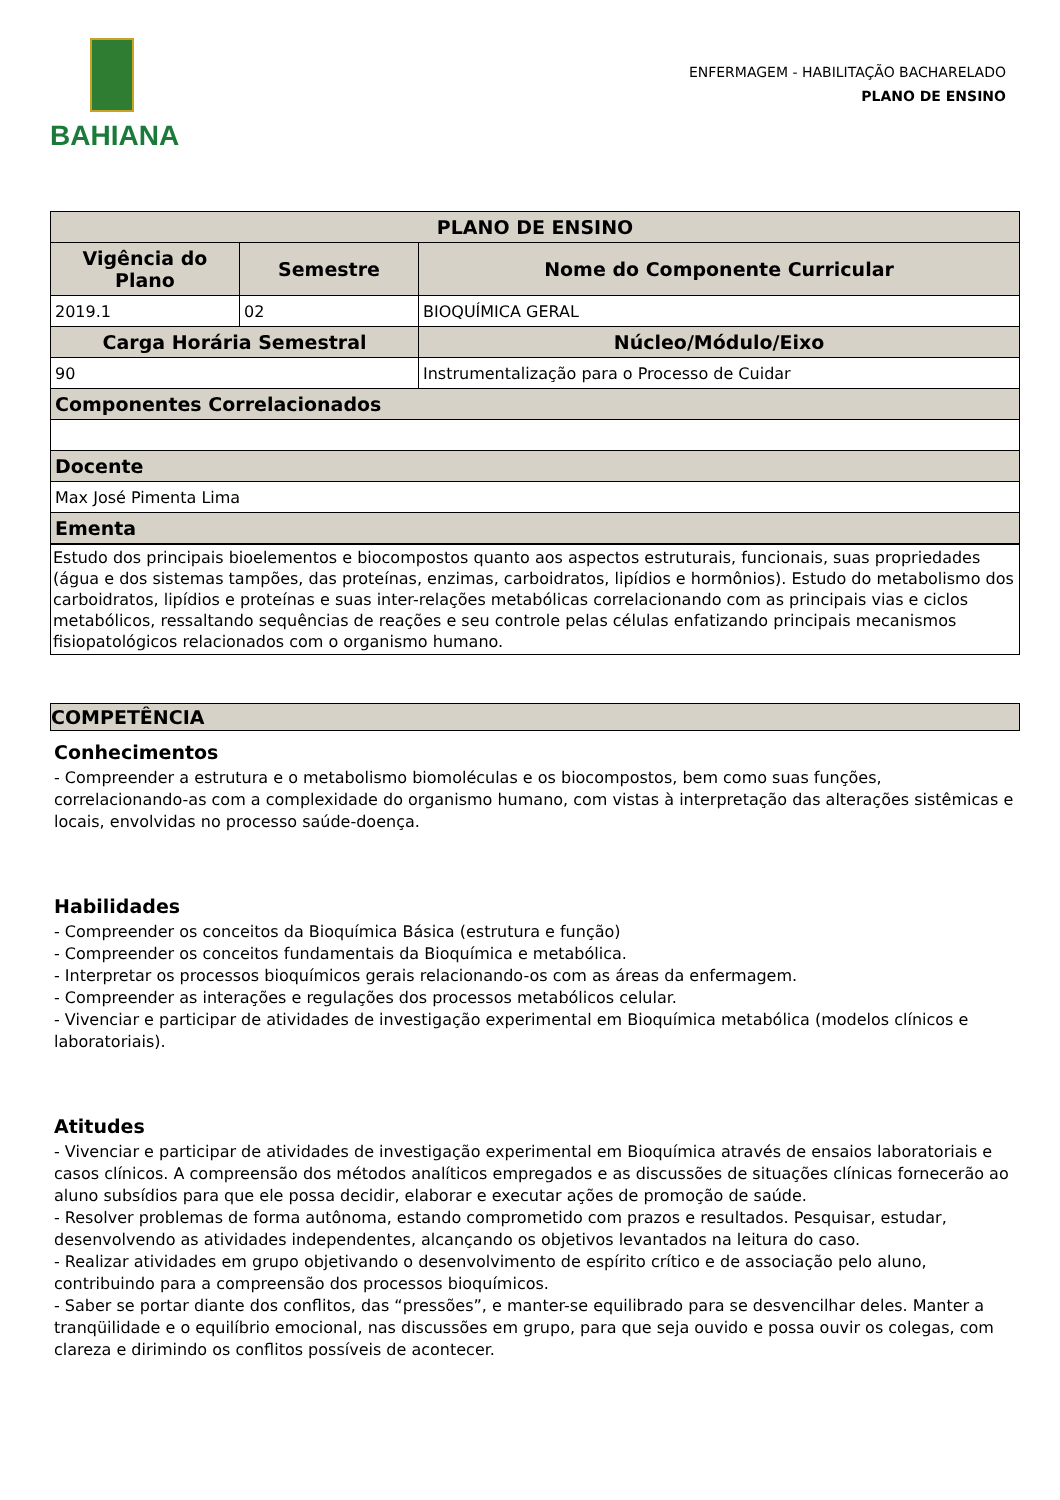BAHIANA
ENFERMAGEM - HABILITAÇÃO BACHARELADO
PLANO DE ENSINO
| PLANO DE ENSINO | | |
| --- | --- | --- |
| Vigência do Plano | Semestre | Nome do Componente Curricular |
| 2019.1 | 02 | BIOQUÍMICA GERAL |
| Carga Horária Semestral | | Núcleo/Módulo/Eixo |
| 90 | | Instrumentalização para o Processo de Cuidar |
| Componentes Correlacionados | | |
| Docente | | |
| Max José Pimenta Lima | | |
| Ementa | | |
Estudo dos principais bioelementos e biocompostos quanto aos aspectos estruturais, funcionais, suas propriedades (água e dos sistemas tampões, das proteínas, enzimas, carboidratos, lipídios e hormônios). Estudo do metabolismo dos carboidratos, lipídios e proteínas e suas inter-relações metabólicas correlacionando com as principais vias e ciclos metabólicos, ressaltando sequências de reações e seu controle pelas células enfatizando principais mecanismos fisiopatológicos relacionados com o organismo humano.
COMPETÊNCIA
Conhecimentos
- Compreender a estrutura e o metabolismo biomoléculas e os biocompostos, bem como suas funções, correlacionando-as com a complexidade do organismo humano, com vistas à interpretação das alterações sistêmicas e locais, envolvidas no processo saúde-doença.
Habilidades
- Compreender os conceitos da Bioquímica Básica (estrutura e função)
- Compreender os conceitos fundamentais da Bioquímica e metabólica.
- Interpretar os processos bioquímicos gerais relacionando-os com as áreas da enfermagem.
- Compreender as interações e regulações dos processos metabólicos celular.
- Vivenciar e participar de atividades de investigação experimental em Bioquímica metabólica (modelos clínicos e laboratoriais).
Atitudes
- Vivenciar e participar de atividades de investigação experimental em Bioquímica através de ensaios laboratoriais e casos clínicos. A compreensão dos métodos analíticos empregados e as discussões de situações clínicas fornecerão ao aluno subsídios para que ele possa decidir, elaborar e executar ações de promoção de saúde.
- Resolver problemas de forma autônoma, estando comprometido com prazos e resultados. Pesquisar, estudar, desenvolvendo as atividades independentes, alcançando os objetivos levantados na leitura do caso.
- Realizar atividades em grupo objetivando o desenvolvimento de espírito crítico e de associação pelo aluno, contribuindo para a compreensão dos processos bioquímicos.
- Saber se portar diante dos conflitos, das “pressões”, e manter-se equilibrado para se desvencilhar deles. Manter a tranqüilidade e o equilíbrio emocional, nas discussões em grupo, para que seja ouvido e possa ouvir os colegas, com clareza e dirimindo os conflitos possíveis de acontecer.